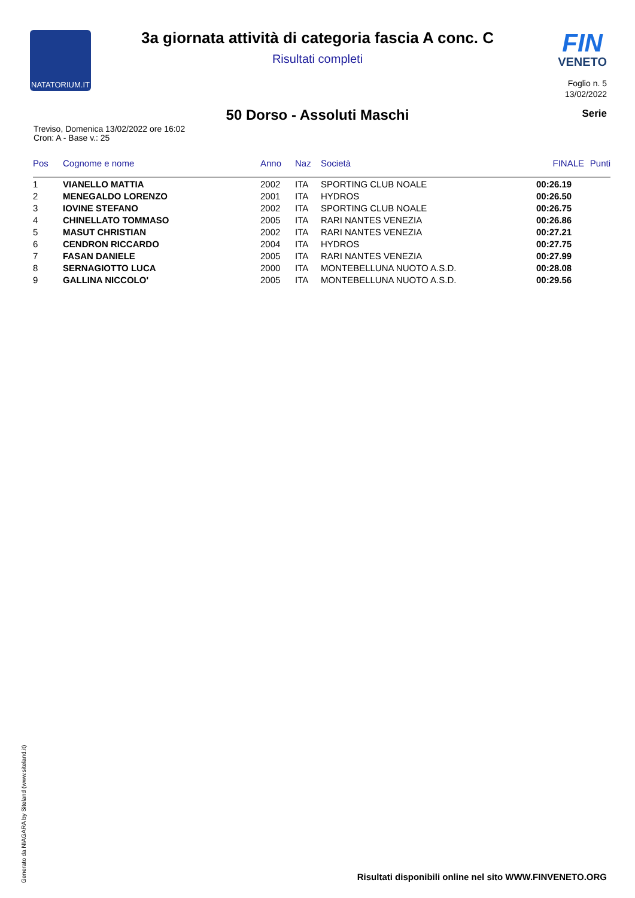NATATORIUM.IT
3a giornata attività di categoria fascia A conc. C
Risultati completi
FIN
VENETO
Foglio n. 5
13/02/2022
50 Dorso - Assoluti Maschi Serie
Treviso, Domenica 13/02/2022 ore 16:02
Cron: A - Base v.: 25
| Pos | Cognome e nome | Anno | Naz | Società | FINALE | Punti |
| --- | --- | --- | --- | --- | --- | --- |
| 1 | VIANELLO MATTIA | 2002 | ITA | SPORTING CLUB NOALE | 00:26.19 | |
| 2 | MENEGALDO LORENZO | 2001 | ITA | HYDROS | 00:26.50 | |
| 3 | IOVINE STEFANO | 2002 | ITA | SPORTING CLUB NOALE | 00:26.75 | |
| 4 | CHINELLATO TOMMASO | 2005 | ITA | RARI NANTES VENEZIA | 00:26.86 | |
| 5 | MASUT CHRISTIAN | 2002 | ITA | RARI NANTES VENEZIA | 00:27.21 | |
| 6 | CENDRON RICCARDO | 2004 | ITA | HYDROS | 00:27.75 | |
| 7 | FASAN DANIELE | 2005 | ITA | RARI NANTES VENEZIA | 00:27.99 | |
| 8 | SERNAGIOTTO LUCA | 2000 | ITA | MONTEBELLUNA NUOTO A.S.D. | 00:28.08 | |
| 9 | GALLINA NICCOLO' | 2005 | ITA | MONTEBELLUNA NUOTO A.S.D. | 00:29.56 | |
Generato da NIAGARA by Siteland (www.siteland.it)
Risultati disponibili online nel sito WWW.FINVENETO.ORG